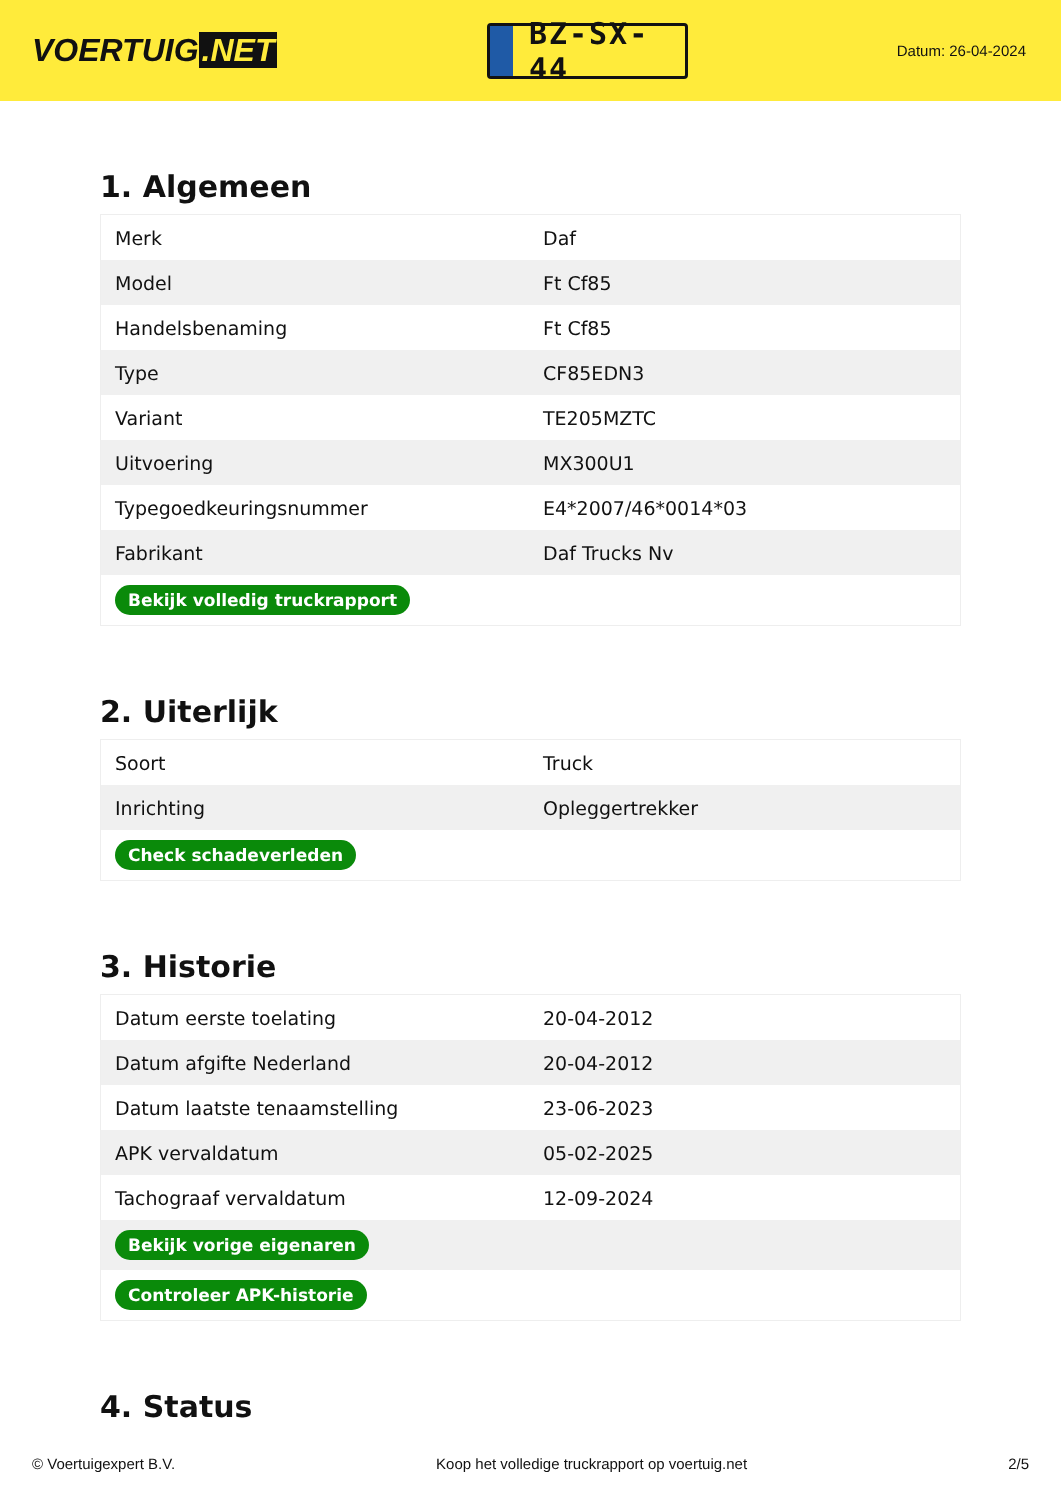VOERTUIG.NET
BZ-SX-44
Datum: 26-04-2024
1. Algemeen
| Merk | Daf |
| Model | Ft Cf85 |
| Handelsbenaming | Ft Cf85 |
| Type | CF85EDN3 |
| Variant | TE205MZTC |
| Uitvoering | MX300U1 |
| Typegoedkeuringsnummer | E4*2007/46*0014*03 |
| Fabrikant | Daf Trucks Nv |
| Bekijk volledig truckrapport | |
2. Uiterlijk
| Soort | Truck |
| Inrichting | Opleggertrekker |
| Check schadeverleden | |
3. Historie
| Datum eerste toelating | 20-04-2012 |
| Datum afgifte Nederland | 20-04-2012 |
| Datum laatste tenaamstelling | 23-06-2023 |
| APK vervaldatum | 05-02-2025 |
| Tachograaf vervaldatum | 12-09-2024 |
| Bekijk vorige eigenaren | |
| Controleer APK-historie | |
4. Status
© Voertuigexpert B.V. Koop het volledige truckrapport op voertuig.net 2/5